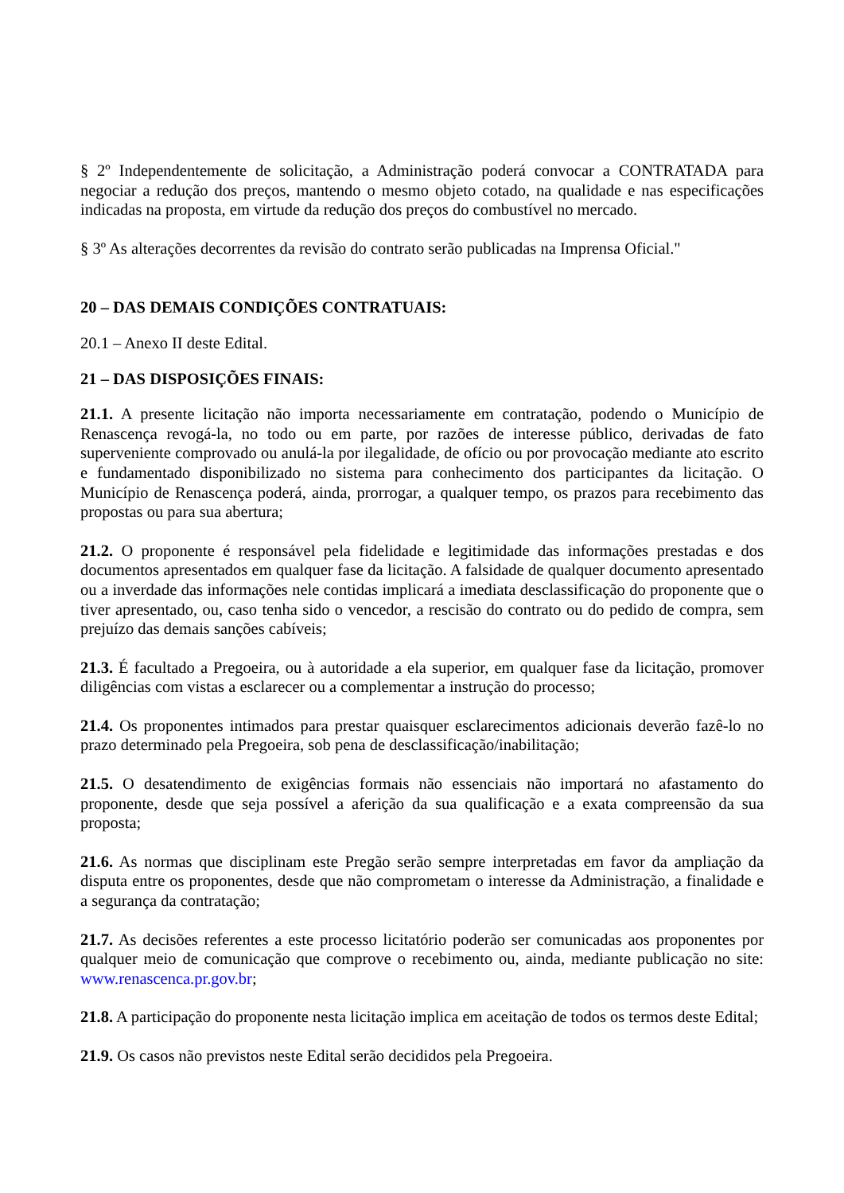§ 2º Independentemente de solicitação, a Administração poderá convocar a CONTRATADA para negociar a redução dos preços, mantendo o mesmo objeto cotado, na qualidade e nas especificações indicadas na proposta, em virtude da redução dos preços do combustível no mercado.
§ 3º As alterações decorrentes da revisão do contrato serão publicadas na Imprensa Oficial."
20 – DAS DEMAIS CONDIÇÕES CONTRATUAIS:
20.1 – Anexo II deste Edital.
21 – DAS DISPOSIÇÕES FINAIS:
21.1. A presente licitação não importa necessariamente em contratação, podendo o Município de Renascença revogá-la, no todo ou em parte, por razões de interesse público, derivadas de fato superveniente comprovado ou anulá-la por ilegalidade, de ofício ou por provocação mediante ato escrito e fundamentado disponibilizado no sistema para conhecimento dos participantes da licitação. O Município de Renascença poderá, ainda, prorrogar, a qualquer tempo, os prazos para recebimento das propostas ou para sua abertura;
21.2. O proponente é responsável pela fidelidade e legitimidade das informações prestadas e dos documentos apresentados em qualquer fase da licitação. A falsidade de qualquer documento apresentado ou a inverdade das informações nele contidas implicará a imediata desclassificação do proponente que o tiver apresentado, ou, caso tenha sido o vencedor, a rescisão do contrato ou do pedido de compra, sem prejuízo das demais sanções cabíveis;
21.3. É facultado a Pregoeira, ou à autoridade a ela superior, em qualquer fase da licitação, promover diligências com vistas a esclarecer ou a complementar a instrução do processo;
21.4. Os proponentes intimados para prestar quaisquer esclarecimentos adicionais deverão fazê-lo no prazo determinado pela Pregoeira, sob pena de desclassificação/inabilitação;
21.5. O desatendimento de exigências formais não essenciais não importará no afastamento do proponente, desde que seja possível a aferição da sua qualificação e a exata compreensão da sua proposta;
21.6. As normas que disciplinam este Pregão serão sempre interpretadas em favor da ampliação da disputa entre os proponentes, desde que não comprometam o interesse da Administração, a finalidade e a segurança da contratação;
21.7. As decisões referentes a este processo licitatório poderão ser comunicadas aos proponentes por qualquer meio de comunicação que comprove o recebimento ou, ainda, mediante publicação no site: www.renascenca.pr.gov.br;
21.8. A participação do proponente nesta licitação implica em aceitação de todos os termos deste Edital;
21.9. Os casos não previstos neste Edital serão decididos pela Pregoeira.